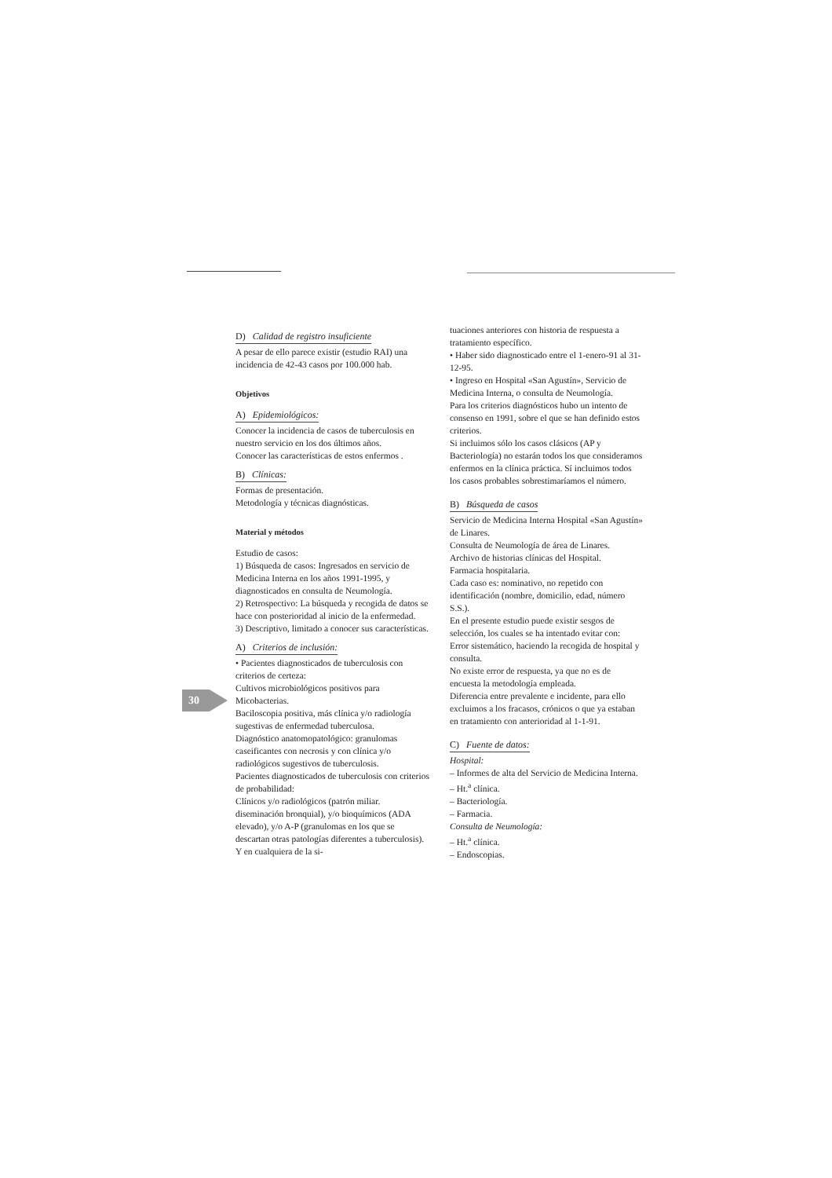30
D) Calidad de registro insuficiente
A pesar de ello parece existir (estudio RAI) una incidencia de 42-43 casos por 100.000 hab.
Objetivos
A) Epidemiológicos:
Conocer la incidencia de casos de tuberculosis en nuestro servicio en los dos últimos años.
Conocer las características de estos enfermos .
B) Clínicas:
Formas de presentación.
Metodología y técnicas diagnósticas.
Material y métodos
Estudio de casos:
1) Búsqueda de casos: Ingresados en servicio de Medicina Interna en los años 1991-1995, y diagnosticados en consulta de Neumología.
2) Retrospectivo: La búsqueda y recogida de datos se hace con posterioridad al inicio de la enfermedad.
3) Descriptivo, limitado a conocer sus características.
A) Criterios de inclusión:
• Pacientes diagnosticados de tuberculosis con criterios de certeza:
Cultivos microbiológicos positivos para Micobacterias.
Baciloscopia positiva, más clínica y/o radiología sugestivas de enfermedad tuberculosa.
Diagnóstico anatomopatológico: granulomas caseificantes con necrosis y con clínica y/o radiológicos sugestivos de tuberculosis.
Pacientes diagnosticados de tuberculosis con criterios de probabilidad:
Clínicos y/o radiológicos (patrón miliar. diseminación bronquial), y/o bioquímicos (ADA elevado), y/o A-P (granulomas en los que se descartan otras patologías diferentes a tuberculosis). Y en cualquiera de la si-
tuaciones anteriores con historia de respuesta a tratamiento específico.
• Haber sido diagnosticado entre el 1-enero-91 al 31-12-95.
• Ingreso en Hospital «San Agustín», Servicio de Medicina Interna, o consulta de Neumología.
Para los criterios diagnósticos hubo un intento de consenso en 1991, sobre el que se han definido estos criterios.
Si incluimos sólo los casos clásicos (AP y Bacteriología) no estarán todos los que consideramos enfermos en la clínica práctica. Sí incluimos todos los casos probables sobrestimaríamos el número.
B) Búsqueda de casos
Servicio de Medicina Interna Hospital «San Agustín» de Linares.
Consulta de Neumología de área de Linares.
Archivo de historias clínicas del Hospital.
Farmacia hospitalaria.
Cada caso es: nominativo, no repetido con identificación (nombre, domicilio, edad, número S.S.).
En el presente estudio puede existir sesgos de selección, los cuales se ha intentado evitar con:
Error sistemático, haciendo la recogida de hospital y consulta.
No existe error de respuesta, ya que no es de encuesta la metodología empleada.
Diferencia entre prevalente e incidente, para ello excluimos a los fracasos, crónicos o que ya estaban en tratamiento con anterioridad al 1-1-91.
C) Fuente de datos:
Hospital:
– Informes de alta del Servicio de Medicina Interna.
– Ht.<sup>a</sup> clínica.
– Bacteriología.
– Farmacia.
Consulta de Neumología:
– Ht.<sup>a</sup> clínica.
– Endoscopias.